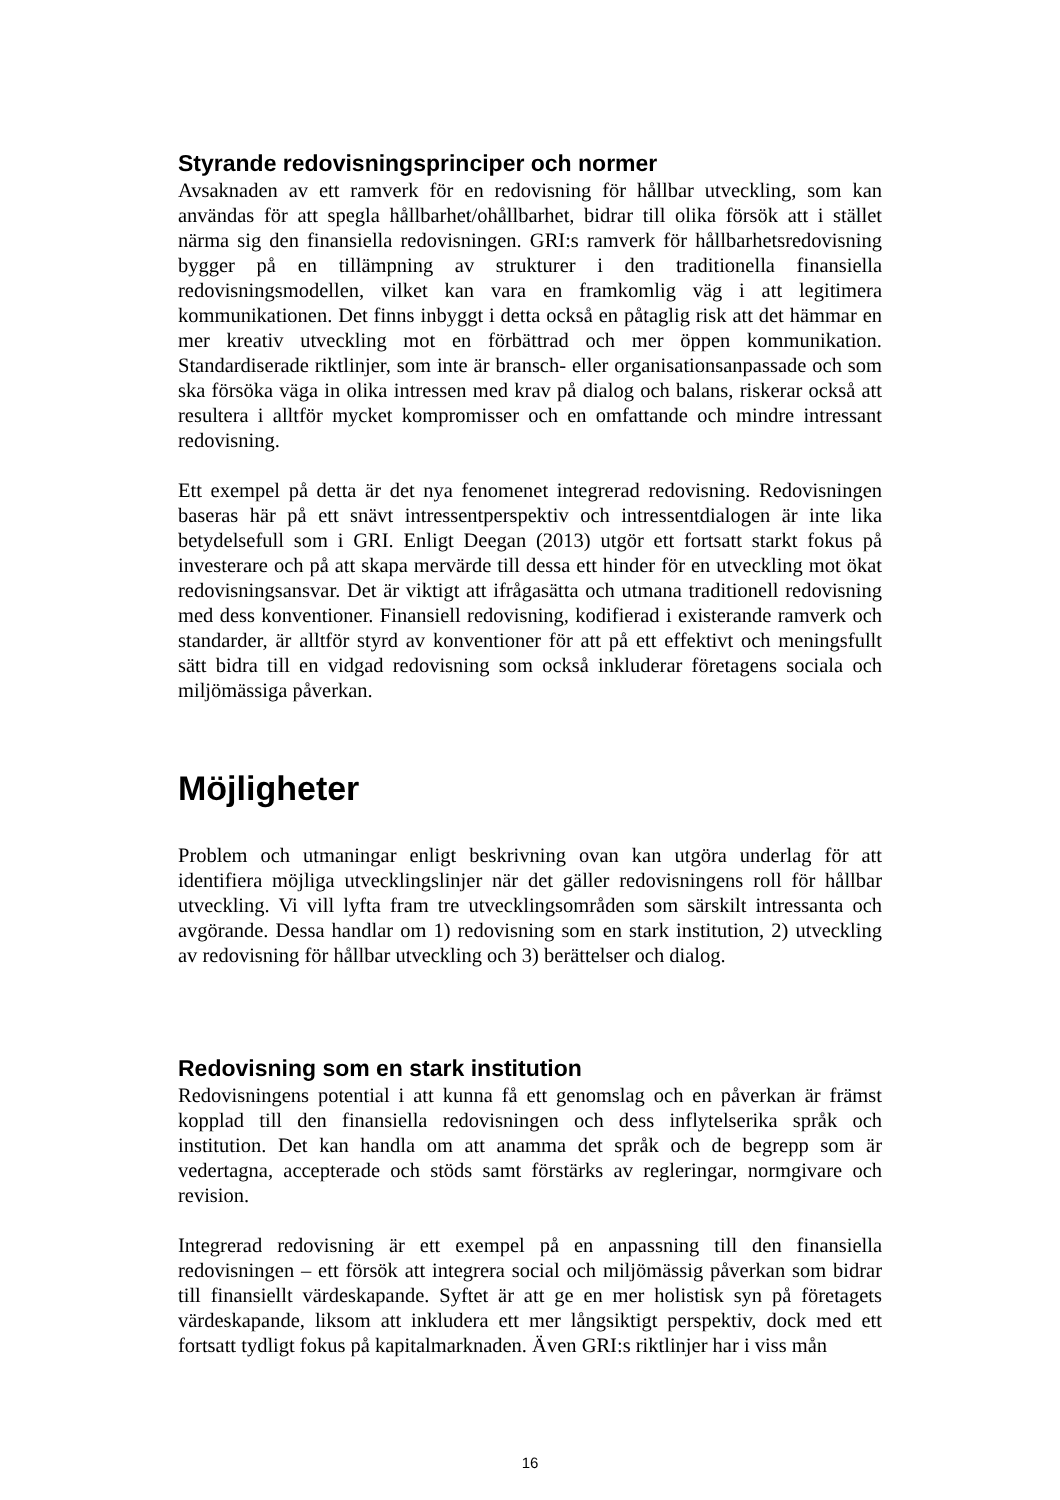Styrande redovisningsprinciper och normer
Avsaknaden av ett ramverk för en redovisning för hållbar utveckling, som kan användas för att spegla hållbarhet/ohållbarhet, bidrar till olika försök att i stället närma sig den finansiella redovisningen. GRI:s ramverk för hållbarhetsredovisning bygger på en tillämpning av strukturer i den traditionella finansiella redovisningsmodellen, vilket kan vara en framkomlig väg i att legitimera kommunikationen. Det finns inbyggt i detta också en påtaglig risk att det hämmar en mer kreativ utveckling mot en förbättrad och mer öppen kommunikation. Standardiserade riktlinjer, som inte är bransch- eller organisationsanpassade och som ska försöka väga in olika intressen med krav på dialog och balans, riskerar också att resultera i alltför mycket kompromisser och en omfattande och mindre intressant redovisning.
Ett exempel på detta är det nya fenomenet integrerad redovisning. Redovisningen baseras här på ett snävt intressentperspektiv och intressentdialogen är inte lika betydelsefull som i GRI. Enligt Deegan (2013) utgör ett fortsatt starkt fokus på investerare och på att skapa mervärde till dessa ett hinder för en utveckling mot ökat redovisningsansvar. Det är viktigt att ifrågasätta och utmana traditionell redovisning med dess konventioner. Finansiell redovisning, kodifierad i existerande ramverk och standarder, är alltför styrd av konventioner för att på ett effektivt och meningsfullt sätt bidra till en vidgad redovisning som också inkluderar företagens sociala och miljömässiga påverkan.
Möjligheter
Problem och utmaningar enligt beskrivning ovan kan utgöra underlag för att identifiera möjliga utvecklingslinjer när det gäller redovisningens roll för hållbar utveckling. Vi vill lyfta fram tre utvecklingsområden som särskilt intressanta och avgörande. Dessa handlar om 1) redovisning som en stark institution, 2) utveckling av redovisning för hållbar utveckling och 3) berättelser och dialog.
Redovisning som en stark institution
Redovisningens potential i att kunna få ett genomslag och en påverkan är främst kopplad till den finansiella redovisningen och dess inflytelserika språk och institution. Det kan handla om att anamma det språk och de begrepp som är vedertagna, accepterade och stöds samt förstärks av regleringar, normgivare och revision.
Integrerad redovisning är ett exempel på en anpassning till den finansiella redovisningen – ett försök att integrera social och miljömässig påverkan som bidrar till finansiellt värdeskapande. Syftet är att ge en mer holistisk syn på företagets värdeskapande, liksom att inkludera ett mer långsiktigt perspektiv, dock med ett fortsatt tydligt fokus på kapitalmarknaden. Även GRI:s riktlinjer har i viss mån
16